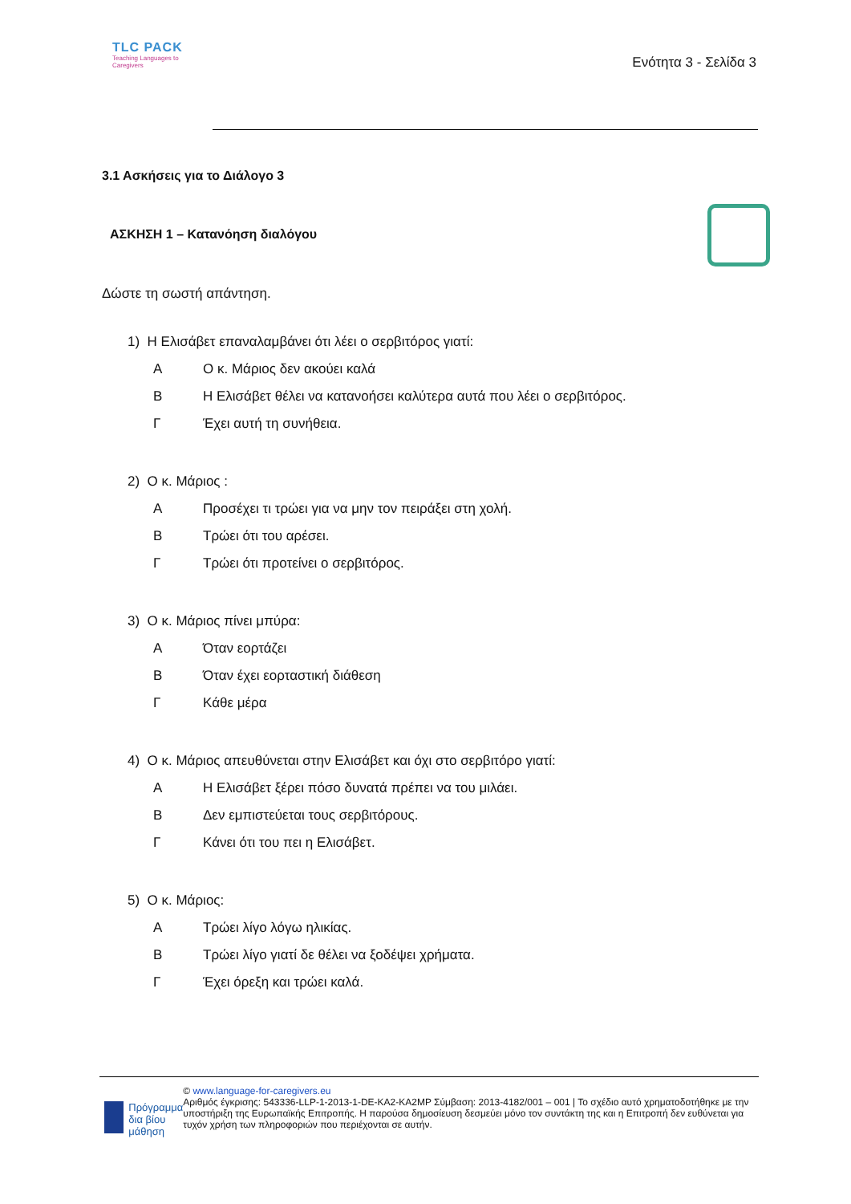TLC PACK
Teaching Languages to Caregivers
Ενότητα 3 - Σελίδα 3
3.1 Ασκήσεις για το Διάλογο 3
ΑΣΚΗΣΗ 1 – Κατανόηση διαλόγου
Δώστε τη σωστή απάντηση.
1) Η Ελισάβετ επαναλαμβάνει ότι λέει ο σερβιτόρος γιατί:
Α Ο κ. Μάριος δεν ακούει καλά
Β Η Ελισάβετ θέλει να κατανοήσει καλύτερα αυτά που λέει ο σερβιτόρος.
Γ Έχει αυτή τη συνήθεια.
2) Ο κ. Μάριος :
Α Προσέχει τι τρώει για να μην τον πειράξει στη χολή.
Β Τρώει ότι του αρέσει.
Γ Τρώει ότι προτείνει ο σερβιτόρος.
3) Ο κ. Μάριος πίνει μπύρα:
Α Όταν εορτάζει
Β Όταν έχει εορταστική διάθεση
Γ Κάθε μέρα
4) Ο κ. Μάριος απευθύνεται στην Ελισάβετ και όχι στο σερβιτόρο γιατί:
Α Η Ελισάβετ ξέρει πόσο δυνατά πρέπει να του μιλάει.
Β Δεν εμπιστεύεται τους σερβιτόρους.
Γ Κάνει ότι του πει η Ελισάβετ.
5) Ο κ. Μάριος:
Α Τρώει λίγο λόγω ηλικίας.
Β Τρώει λίγο γιατί δε θέλει να ξοδέψει χρήματα.
Γ Έχει όρεξη και τρώει καλά.
Πρόγραμμα δια βίου μάθηση
© www.language-for-caregivers.eu
Αριθμός έγκρισης: 543336-LLP-1-2013-1-DE-KA2-KA2MP Σύμβαση: 2013-4182/001 – 001 | Το σχέδιο αυτό χρηματοδοτήθηκε με την υποστήριξη της Ευρωπαϊκής Επιτροπής. Η παρούσα δημοσίευση δεσμεύει μόνο τον συντάκτη της και η Επιτροπή δεν ευθύνεται για τυχόν χρήση των πληροφοριών που περιέχονται σε αυτήν.